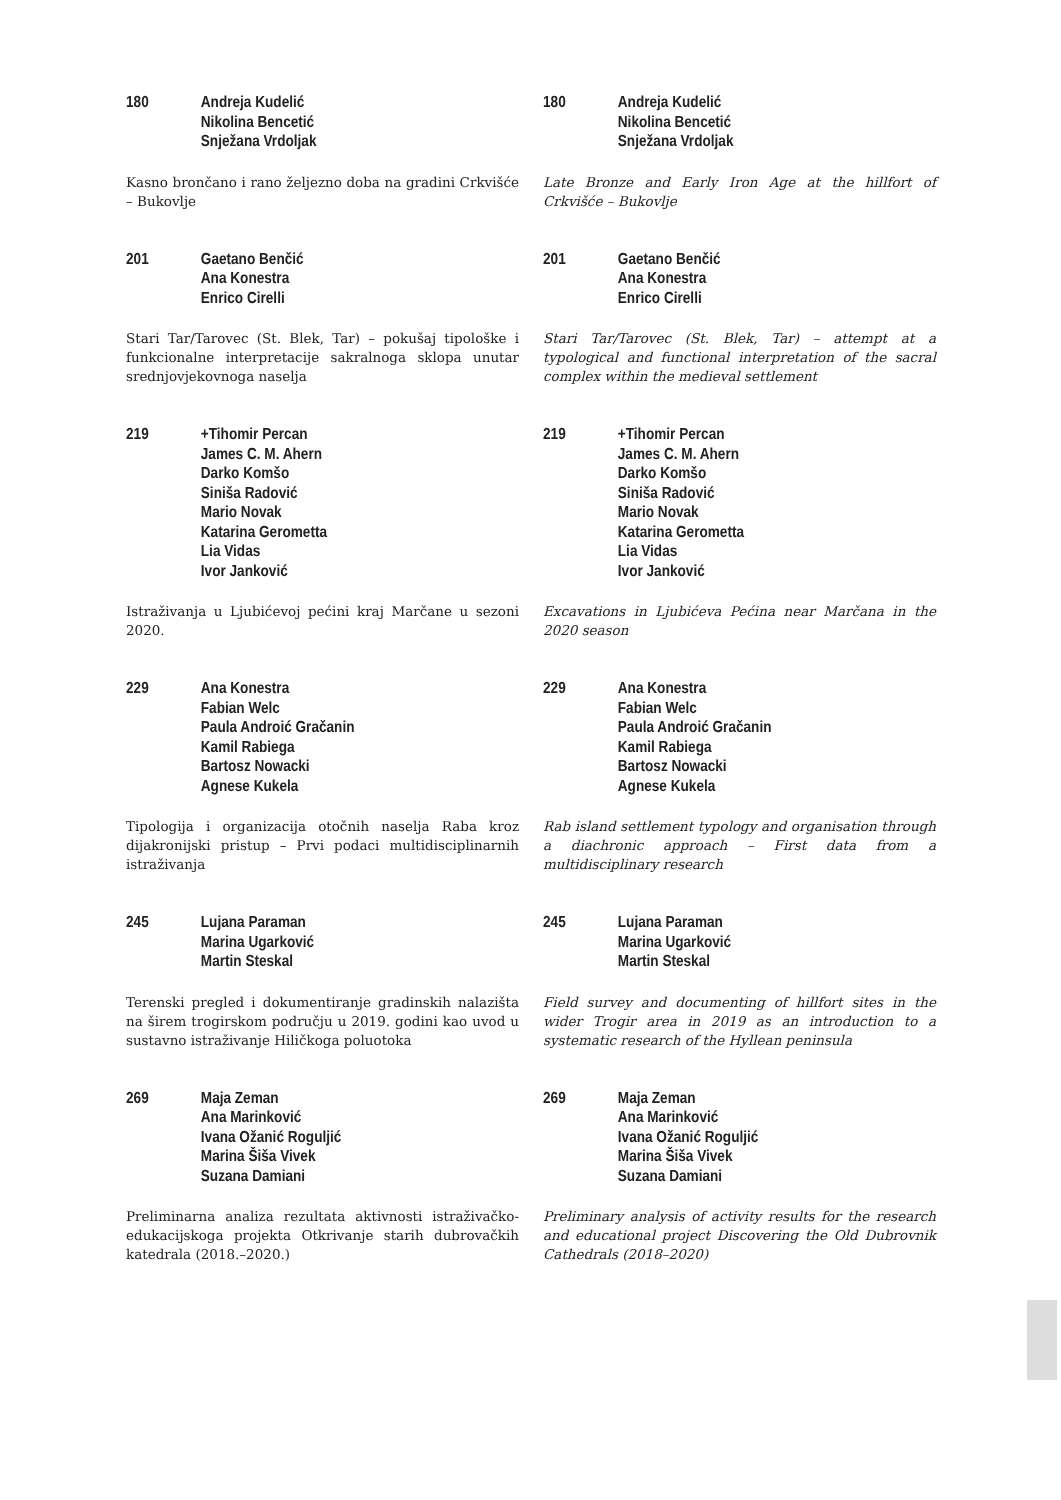180 Andreja Kudelić
Nikolina Bencetić
Snježana Vrdoljak
Kasno brončano i rano željezno doba na gradini Crkvišće – Bukovlje
180 Andreja Kudelić
Nikolina Bencetić
Snježana Vrdoljak
Late Bronze and Early Iron Age at the hillfort of Crkvišće – Bukovlje
201 Gaetano Benčić
Ana Konestra
Enrico Cirelli
Stari Tar/Tarovec (St. Blek, Tar) – pokušaj tipološke i funkcionalne interpretacije sakralnoga sklopa unutar srednjovjekovnoga naselja
201 Gaetano Benčić
Ana Konestra
Enrico Cirelli
Stari Tar/Tarovec (St. Blek, Tar) – attempt at a typological and functional interpretation of the sacral complex within the medieval settlement
219 +Tihomir Percan
James C. M. Ahern
Darko Komšo
Siniša Radović
Mario Novak
Katarina Gerometta
Lia Vidas
Ivor Janković
Istraživanja u Ljubićevoj pećini kraj Marčane u sezoni 2020.
219 +Tihomir Percan
James C. M. Ahern
Darko Komšo
Siniša Radović
Mario Novak
Katarina Gerometta
Lia Vidas
Ivor Janković
Excavations in Ljubićeva Pećina near Marčana in the 2020 season
229 Ana Konestra
Fabian Welc
Paula Androić Gračanin
Kamil Rabiega
Bartosz Nowacki
Agnese Kukela
Tipologija i organizacija otočnih naselja Raba kroz dijakronijski pristup – Prvi podaci multidisciplinarnih istraživanja
229 Ana Konestra
Fabian Welc
Paula Androić Gračanin
Kamil Rabiega
Bartosz Nowacki
Agnese Kukela
Rab island settlement typology and organisation through a diachronic approach – First data from a multidisciplinary research
245 Lujana Paraman
Marina Ugarković
Martin Steskal
Terenski pregled i dokumentiranje gradinskih nalazišta na širem trogirskom području u 2019. godini kao uvod u sustavno istraživanje Hiličkoga poluotoka
245 Lujana Paraman
Marina Ugarković
Martin Steskal
Field survey and documenting of hillfort sites in the wider Trogir area in 2019 as an introduction to a systematic research of the Hyllean peninsula
269 Maja Zeman
Ana Marinković
Ivana Ožanić Roguljić
Marina Šiša Vivek
Suzana Damiani
Preliminarna analiza rezultata aktivnosti istraživačko-edukacijskoga projekta Otkrivanje starih dubrovačkih katedrala (2018.–2020.)
269 Maja Zeman
Ana Marinković
Ivana Ožanić Roguljić
Marina Šiša Vivek
Suzana Damiani
Preliminary analysis of activity results for the research and educational project Discovering the Old Dubrovnik Cathedrals (2018–2020)